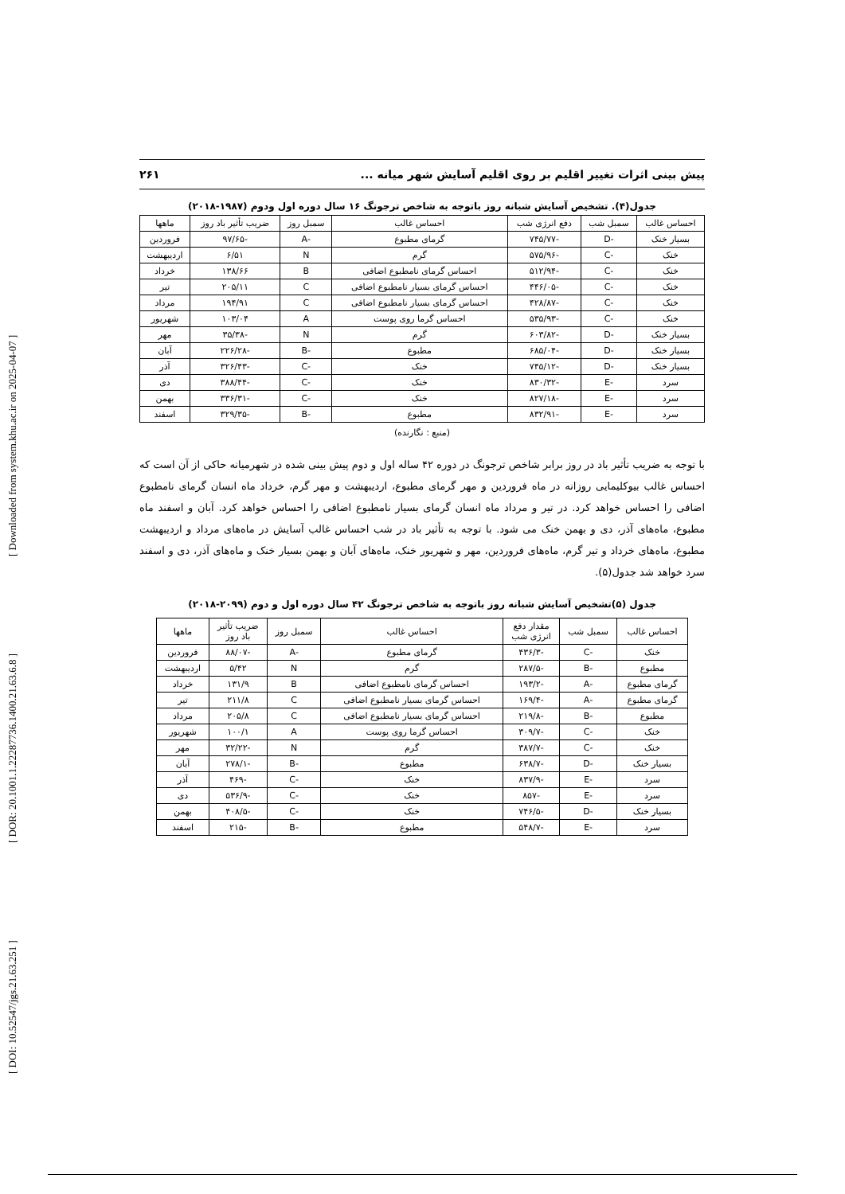[ DOI: 10.52547/jgs.21.63.251 ] [ DOR: 20.1001.1.22287736.1400.21.63.6.8 ] [ Downloaded from system.khu.ac.ir on 2025-04-07 ]
پیش بینی اثرات تغییر اقلیم بر روی اقلیم آسایش شهر میانه ... ۲۶۱
جدول(۴). تشخیص آسایش شبانه روز باتوجه به شاخص ترجونگ ۱۶ سال دوره اول ودوم (۱۹۸۷-۲۰۱۸)
| احساس غالب | سمبل شب | دفع انرژی شب | احساس غالب | سمبل روز | ضریب تأثیر باد روز | ماهها |
| --- | --- | --- | --- | --- | --- | --- |
| بسیار خنک | -D | -۷۴۵/۷۷ | گرمای مطبوع | -A | -۹۷/۶۵ | فروردین |
| خنک | -C | -۵۷۵/۹۶ | گرم | N | ۶/۵۱ | اردیبهشت |
| خنک | -C | -۵۱۲/۹۴ | احساس گرمای نامطبوع اضافی | B | ۱۳۸/۶۶ | خرداد |
| خنک | -C | -۴۴۶/۰۵ | احساس گرمای بسیار نامطبوع اضافی | C | ۲۰۵/۱۱ | تیر |
| خنک | -C | -۴۲۸/۸۷ | احساس گرمای بسیار نامطبوع اضافی | C | ۱۹۴/۹۱ | مرداد |
| خنک | -C | -۵۳۵/۹۳ | احساس گرما روی پوست | A | ۱۰۳/۰۴ | شهریور |
| بسیار خنک | -D | -۶۰۳/۸۲ | گرم | N | -۳۵/۳۸ | مهر |
| بسیار خنک | -D | -۶۸۵/۰۴ | مطبوع | -B | -۲۲۶/۲۸ | آبان |
| بسیار خنک | -D | -۷۴۵/۱۲ | خنک | -C | -۳۲۶/۴۳ | آذر |
| سرد | -E | -۸۳۰/۳۲ | خنک | -C | -۳۸۸/۴۴ | دی |
| سرد | -E | -۸۲۷/۱۸ | خنک | -C | -۳۳۶/۳۱ | بهمن |
| سرد | -E | -۸۳۲/۹۱ | مطبوع | -B | -۳۲۹/۳۵ | اسفند |
(منبع : نگارنده)
با توجه به ضریب تأثیر باد در روز برابر شاخص ترجونگ در دوره ۴۲ ساله اول و دوم پیش بینی شده در شهرمیانه حاکی از آن است که احساس غالب بیوکلیمایی روزانه در ماه فروردین و مهر گرمای مطبوع، اردیبهشت و مهر گرم، خرداد ماه انسان گرمای نامطبوع اضافی را احساس خواهد کرد. در تیر و مرداد ماه انسان گرمای بسیار نامطبوع اضافی را احساس خواهد کرد. آبان و اسفند ماه مطبوع، ماه‌های آذر، دی و بهمن خنک می شود. با توجه به تأثیر باد در شب احساس غالب آسایش در ماه‌های مرداد و اردیبهشت مطبوع، ماه‌های خرداد و تیر گرم، ماه‌های فروردین، مهر و شهریور خنک، ماه‌های آبان و بهمن بسیار خنک و ماه‌های آذر، دی و اسفند سرد خواهد شد جدول(۵).
جدول (۵)تشخیص آسایش شبانه روز باتوجه به شاخص ترجونگ ۴۲ سال دوره اول و دوم (۲۰۹۹-۲۰۱۸)
| احساس غالب | سمبل شب | مقدار دفع انرژی شب | احساس غالب | سمبل روز | ضریب تأثیر باد روز | ماهها |
| --- | --- | --- | --- | --- | --- | --- |
| خنک | -C | -۴۳۶/۳ | گرمای مطبوع | -A | -۸۸/۰۷ | فروردین |
| مطبوع | -B | -۲۸۷/۵ | گرم | N | ۵/۴۲ | اردیبهشت |
| گرمای مطبوع | -A | -۱۹۳/۲ | احساس گرمای نامطبوع اضافی | B | ۱۳۱/۹ | خرداد |
| گرمای مطبوع | -A | -۱۶۹/۴ | احساس گرمای بسیار نامطبوع اضافی | C | ۲۱۱/۸ | تیر |
| مطبوع | -B | -۲۱۹/۸ | احساس گرمای بسیار نامطبوع اضافی | C | ۲۰۵/۸ | مرداد |
| خنک | -C | -۳۰۹/۷ | احساس گرما روی پوست | A | ۱۰۰/۱ | شهریور |
| خنک | -C | -۳۸۷/۷ | گرم | N | -۳۲/۲۲ | مهر |
| بسیار خنک | -D | -۶۳۸/۷ | مطبوع | -B | -۲۷۸/۱ | آبان |
| سرد | -E | -۸۳۷/۹ | خنک | -C | -۴۶۹ | آذر |
| سرد | -E | -۸۵۷ | خنک | -C | -۵۳۶/۹ | دی |
| بسیار خنک | -D | -۷۴۶/۵ | خنک | -C | -۴۰۸/۵ | بهمن |
| سرد | -E | -۵۴۸/۷ | مطبوع | -B | -۲۱۵ | اسفند |